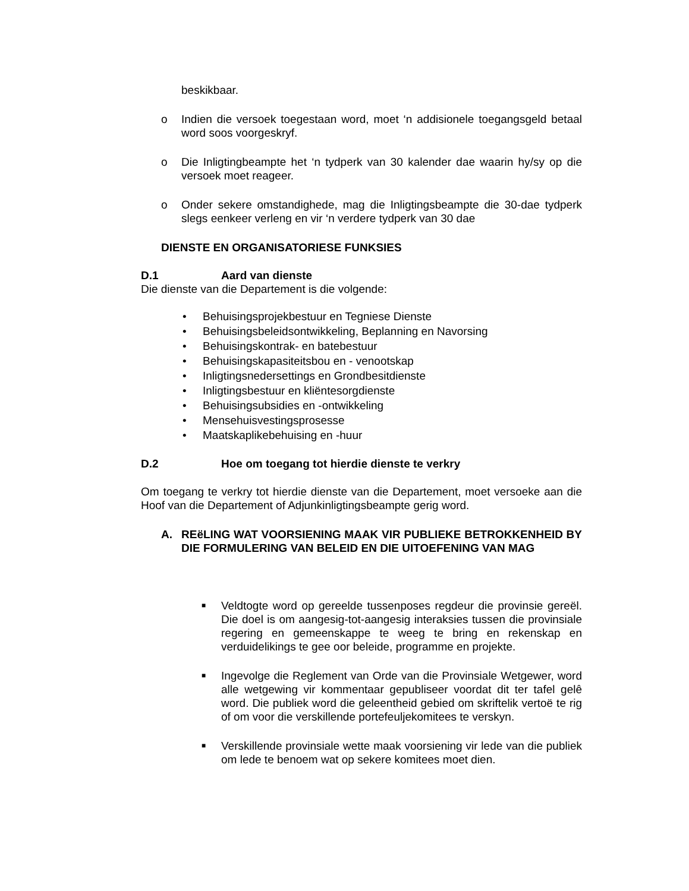beskikbaar.
o Indien die versoek toegestaan word, moet ‘n addisionele toegangsgeld betaal word soos voorgeskryf.
o Die Inligtingbeampte het ‘n tydperk van 30 kalender dae waarin hy/sy op die versoek moet reageer.
o Onder sekere omstandighede, mag die Inligtingsbeampte die 30-dae tydperk slegs eenkeer verleng en vir ‘n verdere tydperk van 30 dae
DIENSTE EN ORGANISATORIESE FUNKSIES
D.1 Aard van dienste
Die dienste van die Departement is die volgende:
• Behuisingsprojekbestuur en Tegniese Dienste
• Behuisingsbeleidsontwikkeling, Beplanning en Navorsing
• Behuisingskontrak- en batebestuur
• Behuisingskapasiteitsbou en - venootskap
• Inligtingsnedersettings en Grondbesitdienste
• Inligtingsbestuur en kliëntesorgdienste
• Behuisingsubsidies en -ontwikkeling
• Mensehuisvestingsprosesse
• Maatskaplikebehuising en -huur
D.2 Hoe om toegang tot hierdie dienste te verkry
Om toegang te verkry tot hierdie dienste van die Departement, moet versoeke aan die Hoof van die Departement of Adjunkinligtingsbeampte gerig word.
A. REëLING WAT VOORSIENING MAAK VIR PUBLIEKE BETROKKENHEID BY DIE FORMULERING VAN BELEID EN DIE UITOEFENING VAN MAG
■
Veldtogte word op gereelde tussenposes regdeur die provinsie gereël. Die doel is om aangesig-tot-aangesig interaksies tussen die provinsiale regering en gemeenskappe te weeg te bring en rekenskap en verduidelikings te gee oor beleide, programme en projekte.
■
Ingevolge die Reglement van Orde van die Provinsiale Wetgewer, word alle wetgewing vir kommentaar gepubliseer voordat dit ter tafel gelê word. Die publiek word die geleentheid gebied om skriftelik vertoë te rig of om voor die verskillende portefeuljekomitees te verskyn.
■
Verskillende provinsiale wette maak voorsiening vir lede van die publiek om lede te benoem wat op sekere komitees moet dien.